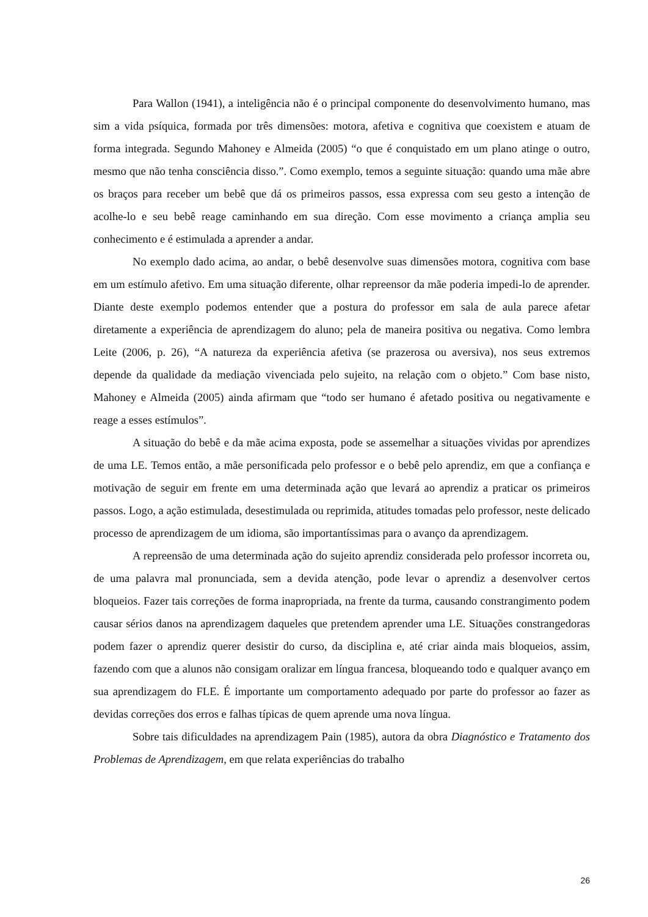Para Wallon (1941), a inteligência não é o principal componente do desenvolvimento humano, mas sim a vida psíquica, formada por três dimensões: motora, afetiva e cognitiva que coexistem e atuam de forma integrada. Segundo Mahoney e Almeida (2005) “o que é conquistado em um plano atinge o outro, mesmo que não tenha consciência disso.”. Como exemplo, temos a seguinte situação: quando uma mãe abre os braços para receber um bebê que dá os primeiros passos, essa expressa com seu gesto a intenção de acolhe-lo e seu bebê reage caminhando em sua direção. Com esse movimento a criança amplia seu conhecimento e é estimulada a aprender a andar.
No exemplo dado acima, ao andar, o bebê desenvolve suas dimensões motora, cognitiva com base em um estímulo afetivo. Em uma situação diferente, olhar repreensor da mãe poderia impedi-lo de aprender. Diante deste exemplo podemos entender que a postura do professor em sala de aula parece afetar diretamente a experiência de aprendizagem do aluno; pela de maneira positiva ou negativa. Como lembra Leite (2006, p. 26), “A natureza da experiência afetiva (se prazerosa ou aversiva), nos seus extremos depende da qualidade da mediação vivenciada pelo sujeito, na relação com o objeto.” Com base nisto, Mahoney e Almeida (2005) ainda afirmam que “todo ser humano é afetado positiva ou negativamente e reage a esses estímulos”.
A situação do bebê e da mãe acima exposta, pode se assemelhar a situações vividas por aprendizes de uma LE. Temos então, a mãe personificada pelo professor e o bebê pelo aprendiz, em que a confiança e motivação de seguir em frente em uma determinada ação que levará ao aprendiz a praticar os primeiros passos. Logo, a ação estimulada, desestimulada ou reprimida, atitudes tomadas pelo professor, neste delicado processo de aprendizagem de um idioma, são importantíssimas para o avanço da aprendizagem.
A repreensão de uma determinada ação do sujeito aprendiz considerada pelo professor incorreta ou, de uma palavra mal pronunciada, sem a devida atenção, pode levar o aprendiz a desenvolver certos bloqueios. Fazer tais correções de forma inapropriada, na frente da turma, causando constrangimento podem causar sérios danos na aprendizagem daqueles que pretendem aprender uma LE. Situações constrangedoras podem fazer o aprendiz querer desistir do curso, da disciplina e, até criar ainda mais bloqueios, assim, fazendo com que a alunos não consigam oralizar em língua francesa, bloqueando todo e qualquer avanço em sua aprendizagem do FLE. É importante um comportamento adequado por parte do professor ao fazer as devidas correções dos erros e falhas típicas de quem aprende uma nova língua.
Sobre tais dificuldades na aprendizagem Pain (1985), autora da obra Diagnóstico e Tratamento dos Problemas de Aprendizagem, em que relata experiências do trabalho
26